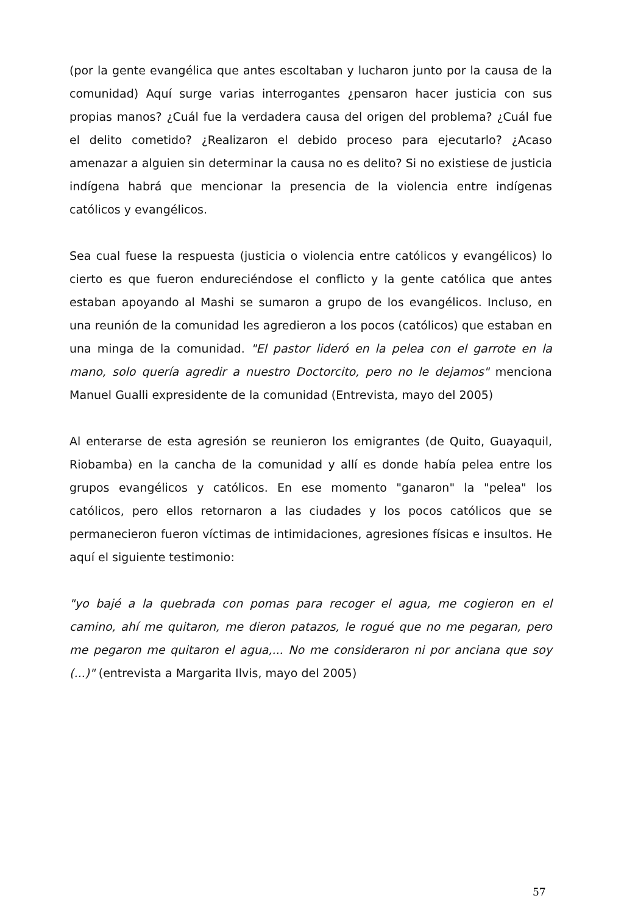(por la gente evangélica que antes escoltaban y lucharon junto por la causa de la comunidad) Aquí surge varias interrogantes ¿pensaron hacer justicia con sus propias manos? ¿Cuál fue la verdadera causa del origen del problema? ¿Cuál fue el delito cometido? ¿Realizaron el debido proceso para ejecutarlo? ¿Acaso amenazar a alguien sin determinar la causa no es delito? Si no existiese de justicia indígena habrá que mencionar la presencia de la violencia entre indígenas católicos y evangélicos.
Sea cual fuese la respuesta (justicia o violencia entre católicos y evangélicos) lo cierto es que fueron endureciéndose el conflicto y la gente católica que antes estaban apoyando al Mashi se sumaron a grupo de los evangélicos. Incluso, en una reunión de la comunidad les agredieron a los pocos (católicos) que estaban en una minga de la comunidad. "El pastor lideró en la pelea con el garrote en la mano, solo quería agredir a nuestro Doctorcito, pero no le dejamos" menciona Manuel Gualli expresidente de la comunidad (Entrevista, mayo del 2005)
Al enterarse de esta agresión se reunieron los emigrantes (de Quito, Guayaquil, Riobamba) en la cancha de la comunidad y allí es donde había pelea entre los grupos evangélicos y católicos. En ese momento "ganaron" la "pelea" los católicos, pero ellos retornaron a las ciudades y los pocos católicos que se permanecieron fueron víctimas de intimidaciones, agresiones físicas e insultos. He aquí el siguiente testimonio:
"yo bajé a la quebrada con pomas para recoger el agua, me cogieron en el camino, ahí me quitaron, me dieron patazos, le rogué que no me pegaran, pero me pegaron me quitaron el agua,... No me consideraron ni por anciana que soy (...)" (entrevista a Margarita Ilvis, mayo del 2005)
57